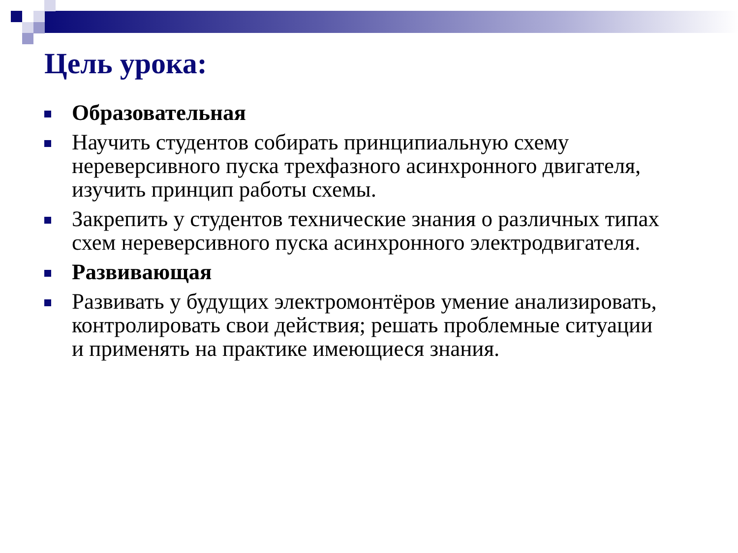Цель урока:
Образовательная
Научить студентов собирать принципиальную схему нереверсивного пуска трехфазного асинхронного двигателя, изучить принцип работы схемы.
Закрепить у студентов технические знания о различных типах схем нереверсивного пуска асинхронного электродвигателя.
Развивающая
Развивать у будущих электромонтёров умение анализировать, контролировать свои действия; решать проблемные ситуации и применять на практике имеющиеся знания.